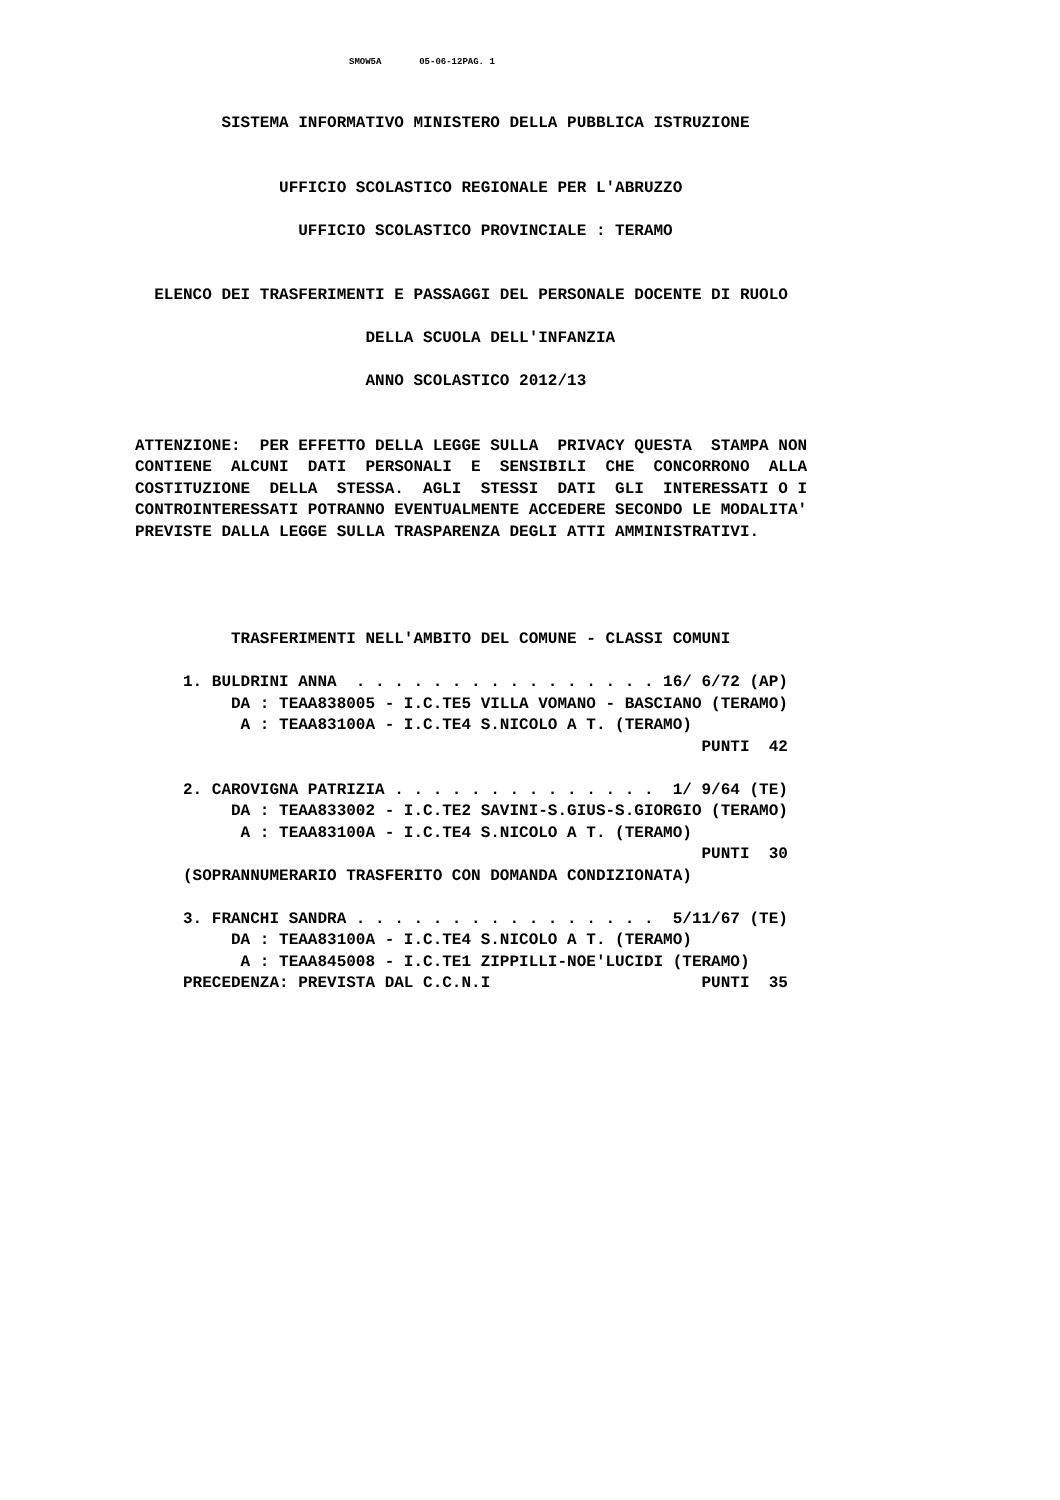SMOW5A 05-06-12PAG. 1
         SISTEMA INFORMATIVO MINISTERO DELLA PUBBLICA ISTRUZIONE


               UFFICIO SCOLASTICO REGIONALE PER L'ABRUZZO

                 UFFICIO SCOLASTICO PROVINCIALE : TERAMO


  ELENCO DEI TRASFERIMENTI E PASSAGGI DEL PERSONALE DOCENTE DI RUOLO

                        DELLA SCUOLA DELL'INFANZIA

                        ANNO SCOLASTICO 2012/13


ATTENZIONE:  PER EFFETTO DELLA LEGGE SULLA  PRIVACY QUESTA  STAMPA NON
CONTIENE  ALCUNI  DATI  PERSONALI  E  SENSIBILI  CHE  CONCORRONO  ALLA
COSTITUZIONE  DELLA  STESSA.  AGLI  STESSI  DATI  GLI  INTERESSATI O I
CONTROINTERESSATI POTRANNO EVENTUALMENTE ACCEDERE SECONDO LE MODALITA'
PREVISTE DALLA LEGGE SULLA TRASPARENZA DEGLI ATTI AMMINISTRATIVI.




          TRASFERIMENTI NELL'AMBITO DEL COMUNE - CLASSI COMUNI

     1. BULDRINI ANNA  . . . . . . . . . . . . . . . . 16/ 6/72 (AP)
          DA : TEAA838005 - I.C.TE5 VILLA VOMANO - BASCIANO (TERAMO)
           A : TEAA83100A - I.C.TE4 S.NICOLO A T. (TERAMO)
                                                           PUNTI  42

     2. CAROVIGNA PATRIZIA . . . . . . . . . . . . . .  1/ 9/64 (TE)
          DA : TEAA833002 - I.C.TE2 SAVINI-S.GIUS-S.GIORGIO (TERAMO)
           A : TEAA83100A - I.C.TE4 S.NICOLO A T. (TERAMO)
                                                           PUNTI  30
     (SOPRANNUMERARIO TRASFERITO CON DOMANDA CONDIZIONATA)

     3. FRANCHI SANDRA . . . . . . . . . . . . . . . .  5/11/67 (TE)
          DA : TEAA83100A - I.C.TE4 S.NICOLO A T. (TERAMO)
           A : TEAA845008 - I.C.TE1 ZIPPILLI-NOE'LUCIDI (TERAMO)
     PRECEDENZA: PREVISTA DAL C.C.N.I                      PUNTI  35